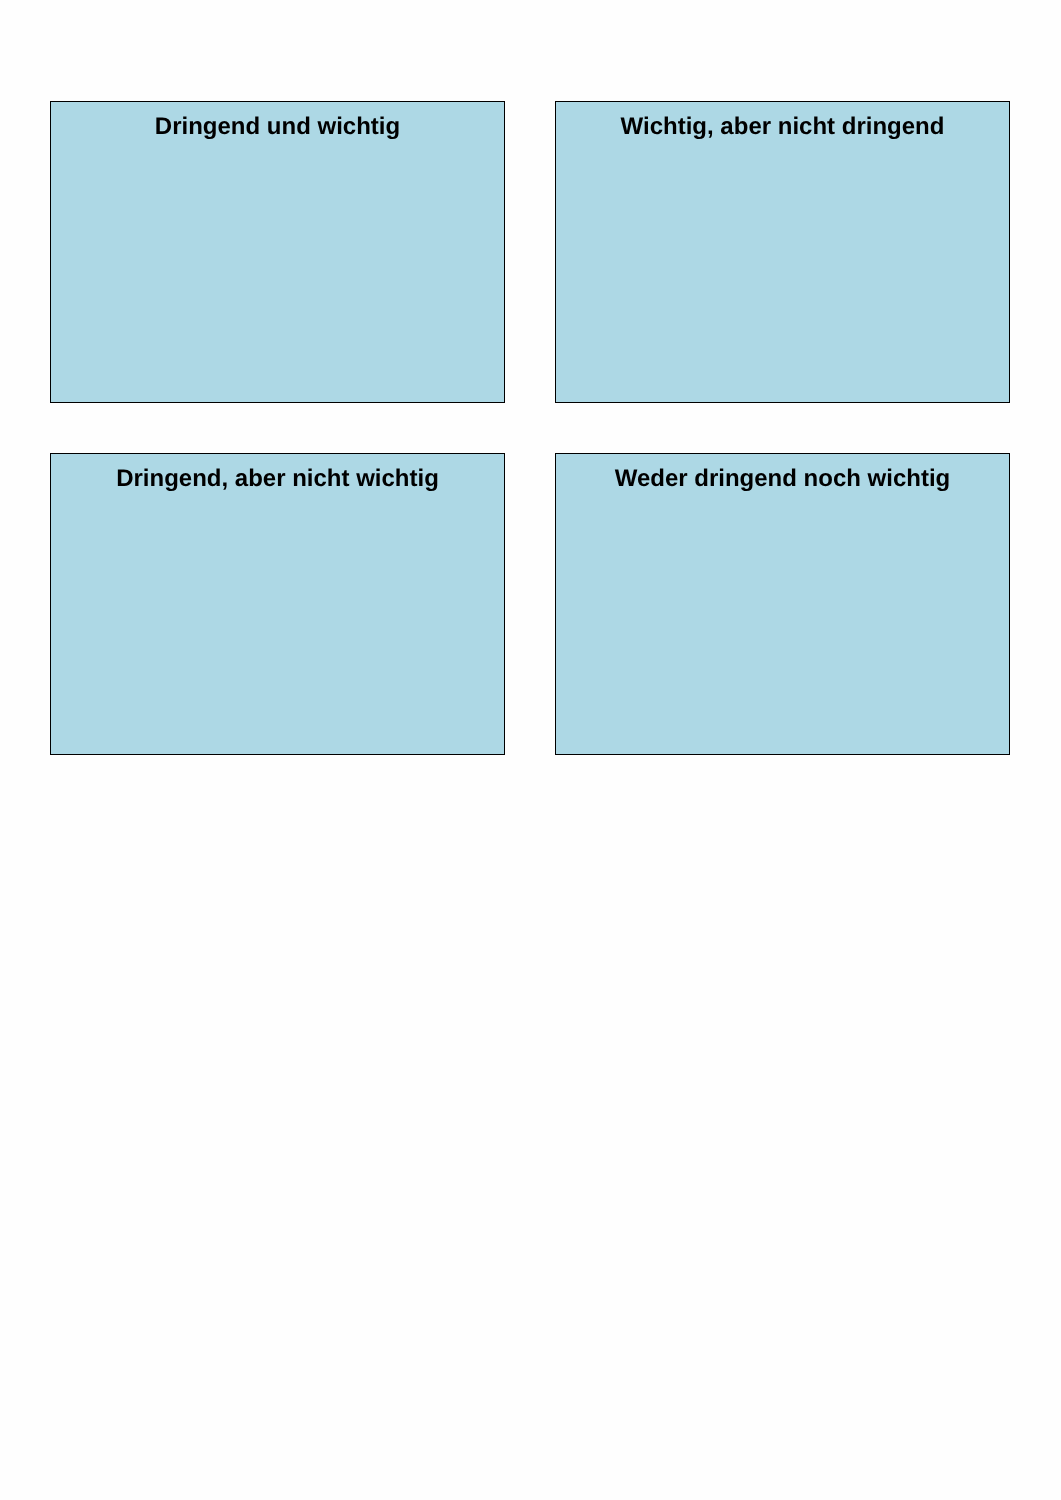Dringend und wichtig
Wichtig, aber nicht dringend
Dringend, aber nicht wichtig
Weder dringend noch wichtig